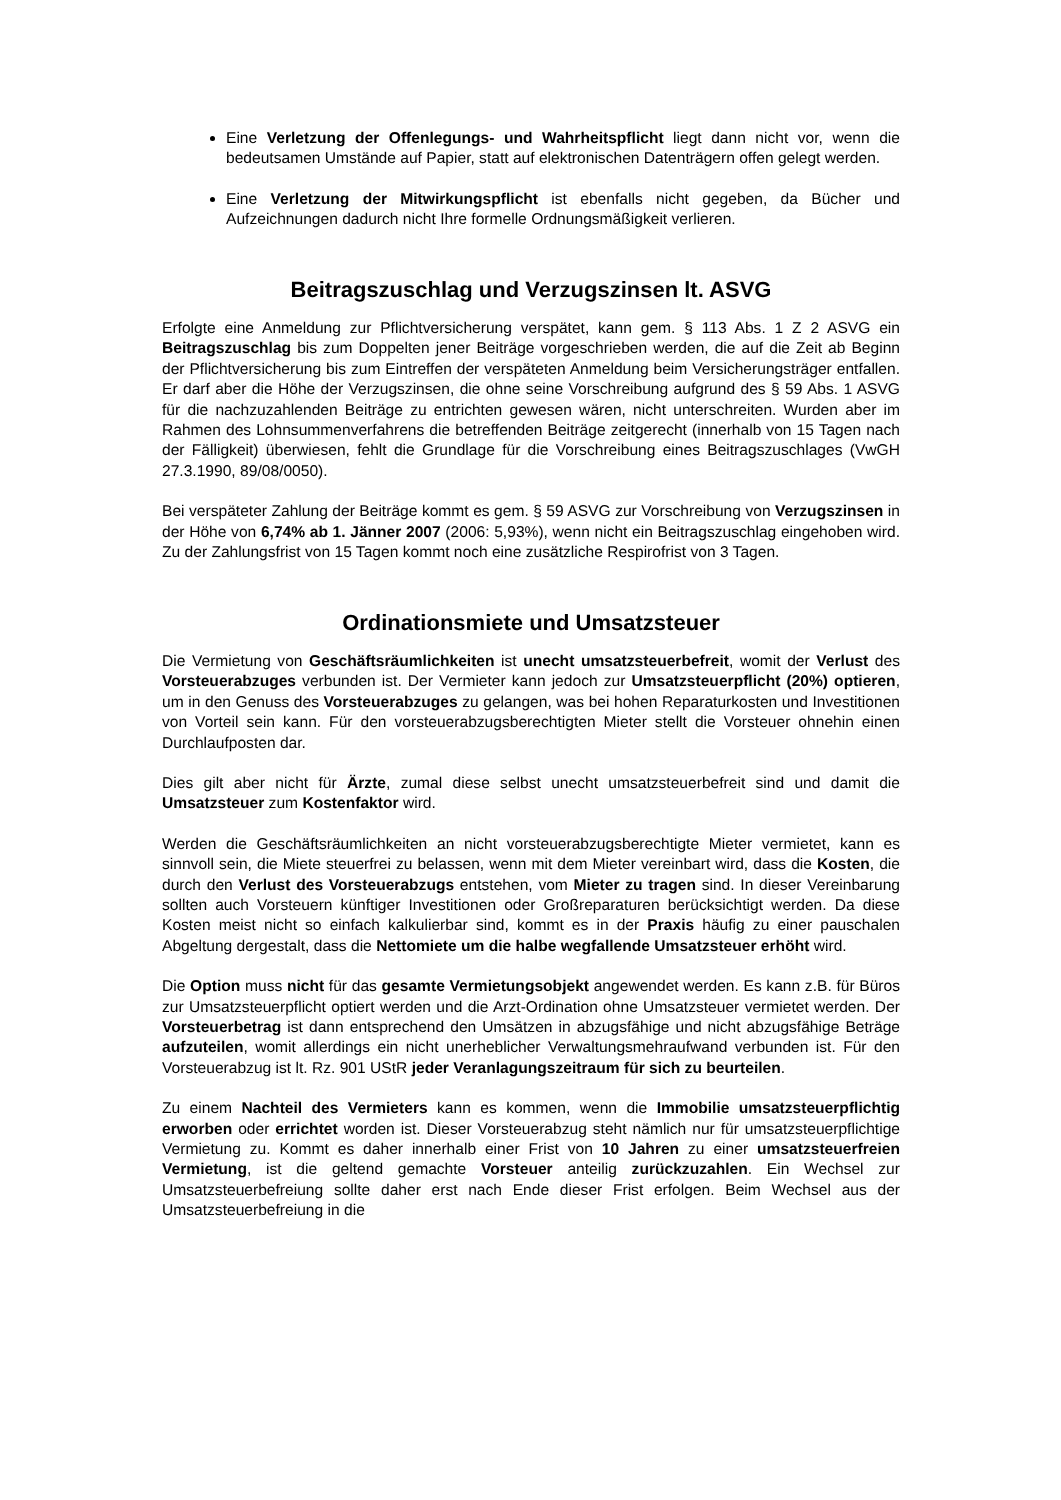Eine Verletzung der Offenlegungs- und Wahrheitspflicht liegt dann nicht vor, wenn die bedeutsamen Umstände auf Papier, statt auf elektronischen Datenträgern offen gelegt werden.
Eine Verletzung der Mitwirkungspflicht ist ebenfalls nicht gegeben, da Bücher und Aufzeichnungen dadurch nicht Ihre formelle Ordnungsmäßigkeit verlieren.
Beitragszuschlag und Verzugszinsen lt. ASVG
Erfolgte eine Anmeldung zur Pflichtversicherung verspätet, kann gem. § 113 Abs. 1 Z 2 ASVG ein Beitragszuschlag bis zum Doppelten jener Beiträge vorgeschrieben werden, die auf die Zeit ab Beginn der Pflichtversicherung bis zum Eintreffen der verspäteten Anmeldung beim Versicherungsträger entfallen. Er darf aber die Höhe der Verzugszinsen, die ohne seine Vorschreibung aufgrund des § 59 Abs. 1 ASVG für die nachzuzahlenden Beiträge zu entrichten gewesen wären, nicht unterschreiten. Wurden aber im Rahmen des Lohnsummenverfahrens die betreffenden Beiträge zeitgerecht (innerhalb von 15 Tagen nach der Fälligkeit) überwiesen, fehlt die Grundlage für die Vorschreibung eines Beitragszuschlages (VwGH 27.3.1990, 89/08/0050).
Bei verspäteter Zahlung der Beiträge kommt es gem. § 59 ASVG zur Vorschreibung von Verzugszinsen in der Höhe von 6,74% ab 1. Jänner 2007 (2006: 5,93%), wenn nicht ein Beitragszuschlag eingehoben wird. Zu der Zahlungsfrist von 15 Tagen kommt noch eine zusätzliche Respirofrist von 3 Tagen.
Ordinationsmiete und Umsatzsteuer
Die Vermietung von Geschäftsräumlichkeiten ist unecht umsatzsteuerbefreit, womit der Verlust des Vorsteuerabzuges verbunden ist. Der Vermieter kann jedoch zur Umsatzsteuerpflicht (20%) optieren, um in den Genuss des Vorsteuerabzuges zu gelangen, was bei hohen Reparaturkosten und Investitionen von Vorteil sein kann. Für den vorsteuerabzugsberechtigten Mieter stellt die Vorsteuer ohnehin einen Durchlaufposten dar.
Dies gilt aber nicht für Ärzte, zumal diese selbst unecht umsatzsteuerbefreit sind und damit die Umsatzsteuer zum Kostenfaktor wird.
Werden die Geschäftsräumlichkeiten an nicht vorsteuerabzugsberechtigte Mieter vermietet, kann es sinnvoll sein, die Miete steuerfrei zu belassen, wenn mit dem Mieter vereinbart wird, dass die Kosten, die durch den Verlust des Vorsteuerabzugs entstehen, vom Mieter zu tragen sind. In dieser Vereinbarung sollten auch Vorsteuern künftiger Investitionen oder Großreparaturen berücksichtigt werden. Da diese Kosten meist nicht so einfach kalkulierbar sind, kommt es in der Praxis häufig zu einer pauschalen Abgeltung dergestalt, dass die Nettomiete um die halbe wegfallende Umsatzsteuer erhöht wird.
Die Option muss nicht für das gesamte Vermietungsobjekt angewendet werden. Es kann z.B. für Büros zur Umsatzsteuerpflicht optiert werden und die Arzt-Ordination ohne Umsatzsteuer vermietet werden. Der Vorsteuerbetrag ist dann entsprechend den Umsätzen in abzugsfähige und nicht abzugsfähige Beträge aufzuteilen, womit allerdings ein nicht unerheblicher Verwaltungsmehraufwand verbunden ist. Für den Vorsteuerabzug ist lt. Rz. 901 UStR jeder Veranlagungszeitraum für sich zu beurteilen.
Zu einem Nachteil des Vermieters kann es kommen, wenn die Immobilie umsatzsteuerpflichtig erworben oder errichtet worden ist. Dieser Vorsteuerabzug steht nämlich nur für umsatzsteuerpflichtige Vermietung zu. Kommt es daher innerhalb einer Frist von 10 Jahren zu einer umsatzsteuerfreien Vermietung, ist die geltend gemachte Vorsteuer anteilig zurückzuzahlen. Ein Wechsel zur Umsatzsteuerbefreiung sollte daher erst nach Ende dieser Frist erfolgen. Beim Wechsel aus der Umsatzsteuerbefreiung in die